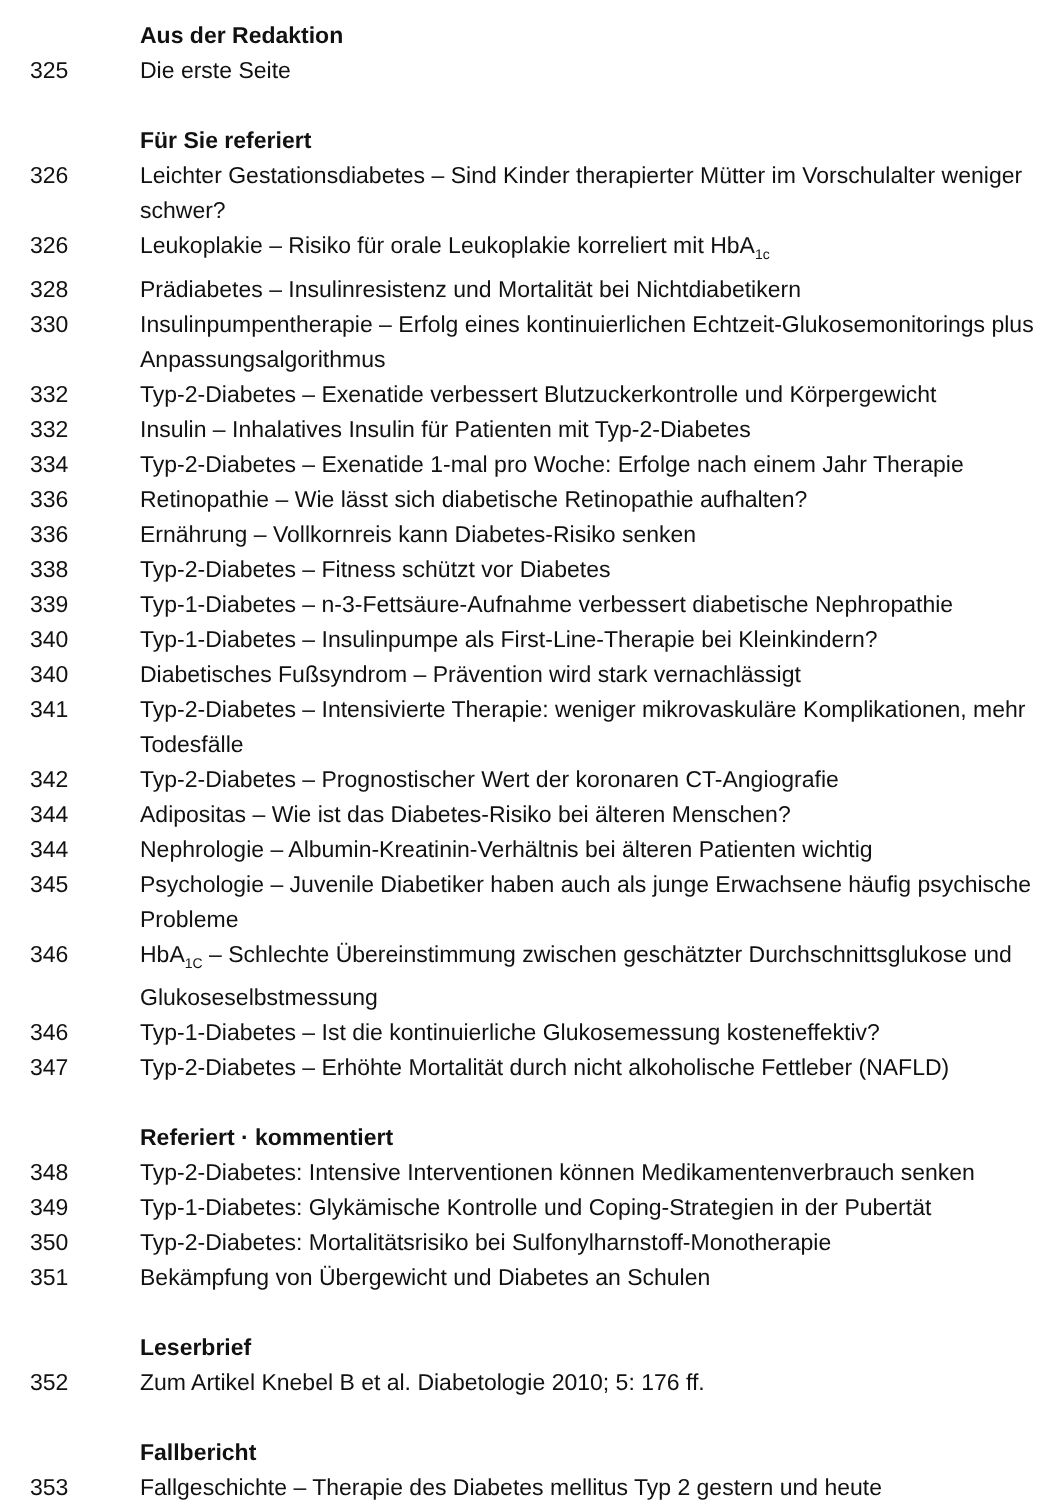Aus der Redaktion
325 Die erste Seite
Für Sie referiert
326 Leichter Gestationsdiabetes – Sind Kinder therapierter Mütter im Vorschulalter weniger schwer?
326 Leukoplakie – Risiko für orale Leukoplakie korreliert mit HbA<sub>1c</sub>
328 Prädiabetes – Insulinresistenz und Mortalität bei Nichtdiabetikern
330 Insulinpumpentherapie – Erfolg eines kontinuierlichen Echtzeit-Glukosemonitorings plus Anpassungsalgorithmus
332 Typ-2-Diabetes – Exenatide verbessert Blutzuckerkontrolle und Körpergewicht
332 Insulin – Inhalatives Insulin für Patienten mit Typ-2-Diabetes
334 Typ-2-Diabetes – Exenatide 1-mal pro Woche: Erfolge nach einem Jahr Therapie
336 Retinopathie – Wie lässt sich diabetische Retinopathie aufhalten?
336 Ernährung – Vollkornreis kann Diabetes-Risiko senken
338 Typ-2-Diabetes – Fitness schützt vor Diabetes
339 Typ-1-Diabetes – n-3-Fettsäure-Aufnahme verbessert diabetische Nephropathie
340 Typ-1-Diabetes – Insulinpumpe als First-Line-Therapie bei Kleinkindern?
340 Diabetisches Fußsyndrom – Prävention wird stark vernachlässigt
341 Typ-2-Diabetes – Intensivierte Therapie: weniger mikrovaskuläre Komplikationen, mehr Todesfälle
342 Typ-2-Diabetes – Prognostischer Wert der koronaren CT-Angiografie
344 Adipositas – Wie ist das Diabetes-Risiko bei älteren Menschen?
344 Nephrologie – Albumin-Kreatinin-Verhältnis bei älteren Patienten wichtig
345 Psychologie – Juvenile Diabetiker haben auch als junge Erwachsene häufig psychische Probleme
346 HbA<sub>1C</sub> – Schlechte Übereinstimmung zwischen geschätzter Durchschnittsglukose und Glukoseselbstmessung
346 Typ-1-Diabetes – Ist die kontinuierliche Glukosemessung kosteneffektiv?
347 Typ-2-Diabetes – Erhöhte Mortalität durch nicht alkoholische Fettleber (NAFLD)
Referiert · kommentiert
348 Typ-2-Diabetes: Intensive Interventionen können Medikamentenverbrauch senken
349 Typ-1-Diabetes: Glykämische Kontrolle und Coping-Strategien in der Pubertät
350 Typ-2-Diabetes: Mortalitätsrisiko bei Sulfonylharnstoff-Monotherapie
351 Bekämpfung von Übergewicht und Diabetes an Schulen
Leserbrief
352 Zum Artikel Knebel B et al. Diabetologie 2010; 5: 176 ff.
Fallbericht
353 Fallgeschichte – Therapie des Diabetes mellitus Typ 2 gestern und heute